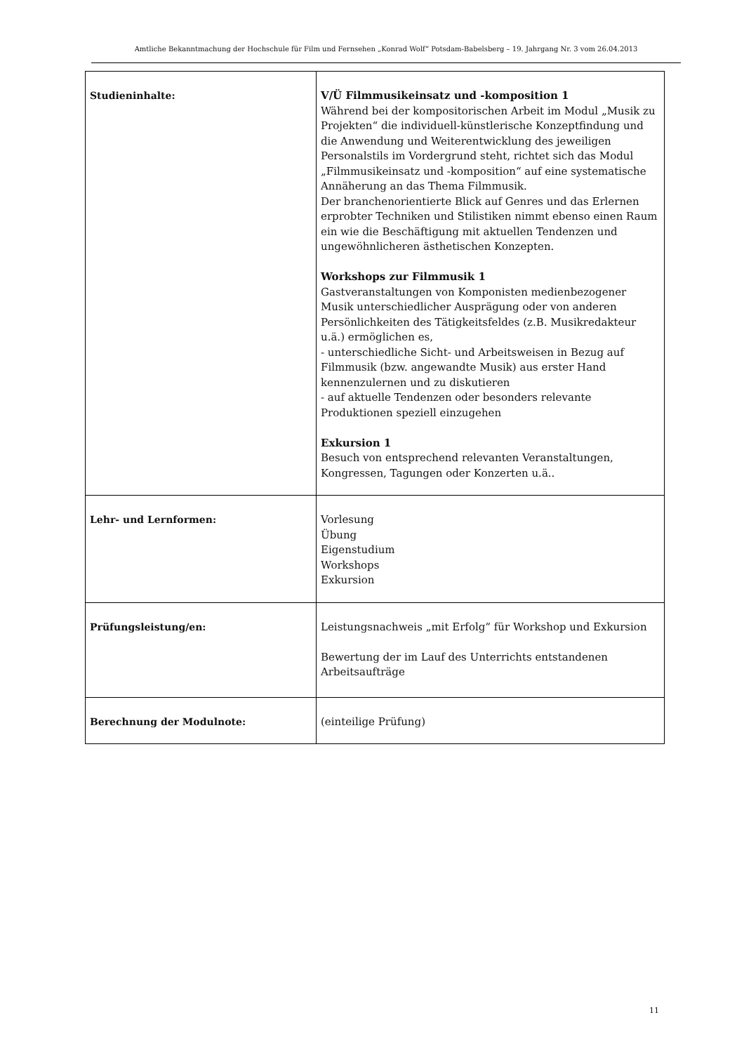Amtliche Bekanntmachung der Hochschule für Film und Fernsehen „Konrad Wolf“ Potsdam-Babelsberg – 19. Jahrgang Nr. 3 vom 26.04.2013
| Studieninhalte: | V/Ü Filmmusikeinsatz und -komposition 1 Während bei der kompositorischen Arbeit im Modul „Musik zu Projekten“ die individuell-künstlerische Konzeptfindung und die Anwendung und Weiterentwicklung des jeweiligen Personalstils im Vordergrund steht, richtet sich das Modul „Filmmusikeinsatz und -komposition“ auf eine systematische Annäherung an das Thema Filmmusik. Der branchenorientierte Blick auf Genres und das Erlernen erprobter Techniken und Stilistiken nimmt ebenso einen Raum ein wie die Beschäftigung mit aktuellen Tendenzen und ungewöhnlicheren ästhetischen Konzepten. Workshops zur Filmmusik 1 Gastveranstaltungen von Komponisten medienbezogener Musik unterschiedlicher Ausprägung oder von anderen Persönlichkeiten des Tätigkeitsfeldes (z.B. Musikredakteur u.ä.) ermöglichen es, - unterschiedliche Sicht- und Arbeitsweisen in Bezug auf Filmmusik (bzw. angewandte Musik) aus erster Hand kennenzulernen und zu diskutieren - auf aktuelle Tendenzen oder besonders relevante Produktionen speziell einzugehen Exkursion 1 Besuch von entsprechend relevanten Veranstaltungen, Kongressen, Tagungen oder Konzerten u.ä.. |
| Lehr- und Lernformen: | Vorlesung Übung Eigenstudium Workshops Exkursion |
| Prüfungsleistung/en: | Leistungsnachweis „mit Erfolg“ für Workshop und Exkursion Bewertung der im Lauf des Unterrichts entstandenen Arbeitsaufträge |
| Berechnung der Modulnote: | (einteilige Prüfung) |
11